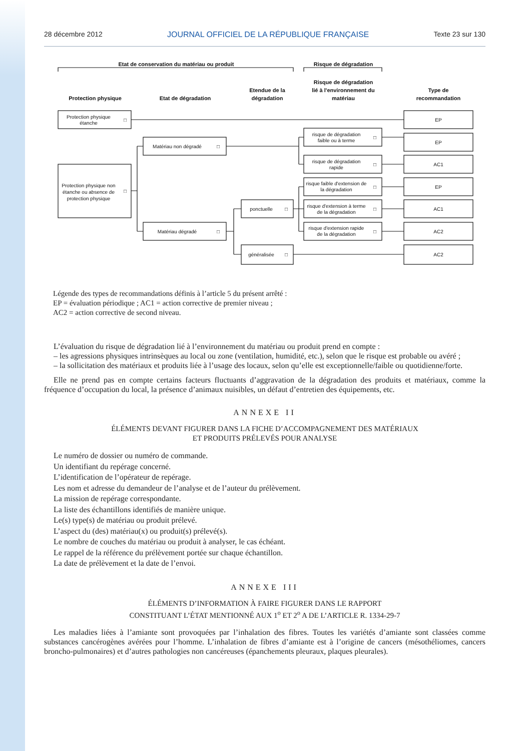28 décembre 2012 JOURNAL OFFICIEL DE LA RÉPUBLIQUE FRANÇAISE Texte 23 sur 130
Etat de conservation du matériau ou produit
Risque de dégradation
Protection physique
Etat de dégradation
Etendue de la
dégradation
Risque de dégradation
lié à l'environnement du
matériau
Type de
recommandation
Protection physique
étanche
Protection physique non
étanche ou absence de
protection physique
Matériau non dégradé
Matériau dégradé
ponctuelle
généralisée
risque de dégradation
faible ou à terme
risque de dégradation
rapide
risque faible d'extension de
la dégradation
risque d'extension à terme
de la dégradation
risque d'extension rapide
de la dégradation
EP
EP
AC1
EP
AC1
AC2
AC2
□
□
□
□
□
□
□
□
□
□
□
Légende des types de recommandations définis à l’article 5 du présent arrêté :
EP = évaluation périodique ; AC1 = action corrective de premier niveau ;
AC2 = action corrective de second niveau.
L’évaluation du risque de dégradation lié à l’environnement du matériau ou produit prend en compte :
– les agressions physiques intrinsèques au local ou zone (ventilation, humidité, etc.), selon que le risque est probable ou avéré ;
– la sollicitation des matériaux et produits liée à l’usage des locaux, selon qu’elle est exceptionnelle/faible ou quotidienne/forte.
Elle ne prend pas en compte certains facteurs fluctuants d’aggravation de la dégradation des produits et matériaux, comme la fréquence d’occupation du local, la présence d’animaux nuisibles, un défaut d’entretien des équipements, etc.
ANNEXE II
ÉLÉMENTS DEVANT FIGURER DANS LA FICHE D’ACCOMPAGNEMENT DES MATÉRIAUX
ET PRODUITS PRÉLEVÉS POUR ANALYSE
Le numéro de dossier ou numéro de commande.
Un identifiant du repérage concerné.
L’identification de l’opérateur de repérage.
Les nom et adresse du demandeur de l’analyse et de l’auteur du prélèvement.
La mission de repérage correspondante.
La liste des échantillons identifiés de manière unique.
Le(s) type(s) de matériau ou produit prélevé.
L’aspect du (des) matériau(x) ou produit(s) prélevé(s).
Le nombre de couches du matériau ou produit à analyser, le cas échéant.
Le rappel de la référence du prélèvement portée sur chaque échantillon.
La date de prélèvement et la date de l’envoi.
ANNEXE III
ÉLÉMENTS D’INFORMATION À FAIRE FIGURER DANS LE RAPPORT
CONSTITUANT L’ÉTAT MENTIONNÉ AUX 1<sup>o</sup> ET 2<sup>o</sup> A DE L’ARTICLE R. 1334-29-7
Les maladies liées à l’amiante sont provoquées par l’inhalation des fibres. Toutes les variétés d’amiante sont classées comme substances cancérogènes avérées pour l’homme. L’inhalation de fibres d’amiante est à l’origine de cancers (mésothéliomes, cancers broncho-pulmonaires) et d’autres pathologies non cancéreuses (épanchements pleuraux, plaques pleurales).